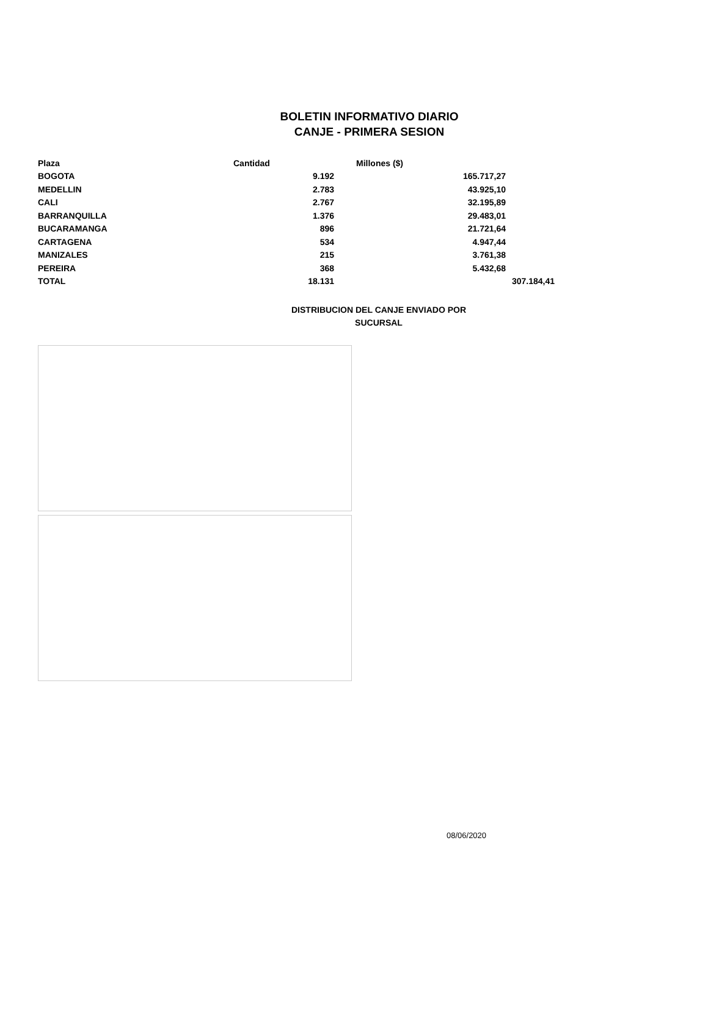BOLETIN INFORMATIVO DIARIO
CANJE - PRIMERA SESION
| Plaza | Cantidad | Millones ($) | |
| --- | --- | --- | --- |
| BOGOTA | 9.192 | 165.717,27 | |
| MEDELLIN | 2.783 | 43.925,10 | |
| CALI | 2.767 | 32.195,89 | |
| BARRANQUILLA | 1.376 | 29.483,01 | |
| BUCARAMANGA | 896 | 21.721,64 | |
| CARTAGENA | 534 | 4.947,44 | |
| MANIZALES | 215 | 3.761,38 | |
| PEREIRA | 368 | 5.432,68 | |
| TOTAL | 18.131 | | 307.184,41 |
DISTRIBUCION DEL CANJE ENVIADO POR SUCURSAL
08/06/2020